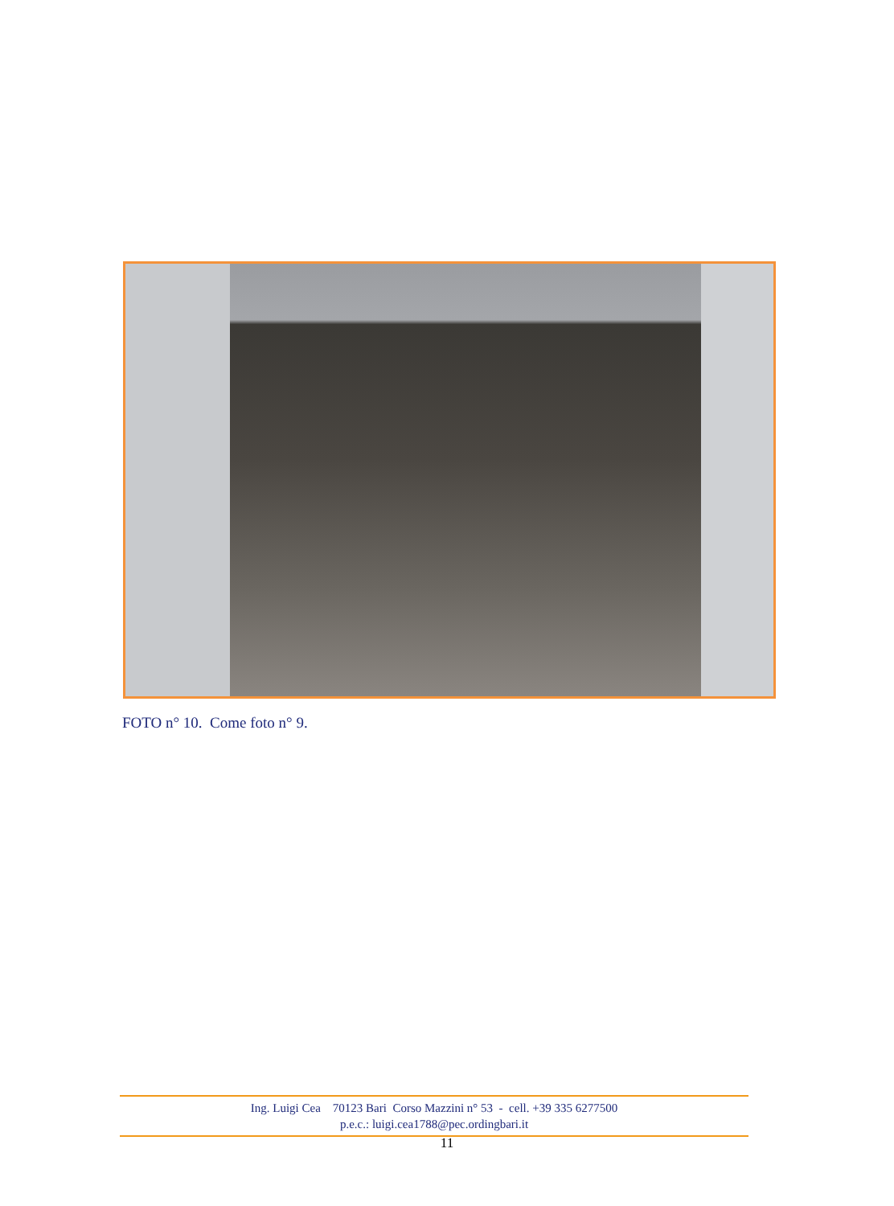FOTO n° 10. Come foto n° 9.
Ing. Luigi Cea 70123 Bari Corso Mazzini n° 53 - cell. +39 335 6277500
p.e.c.: luigi.cea1788@pec.ordingbari.it
11